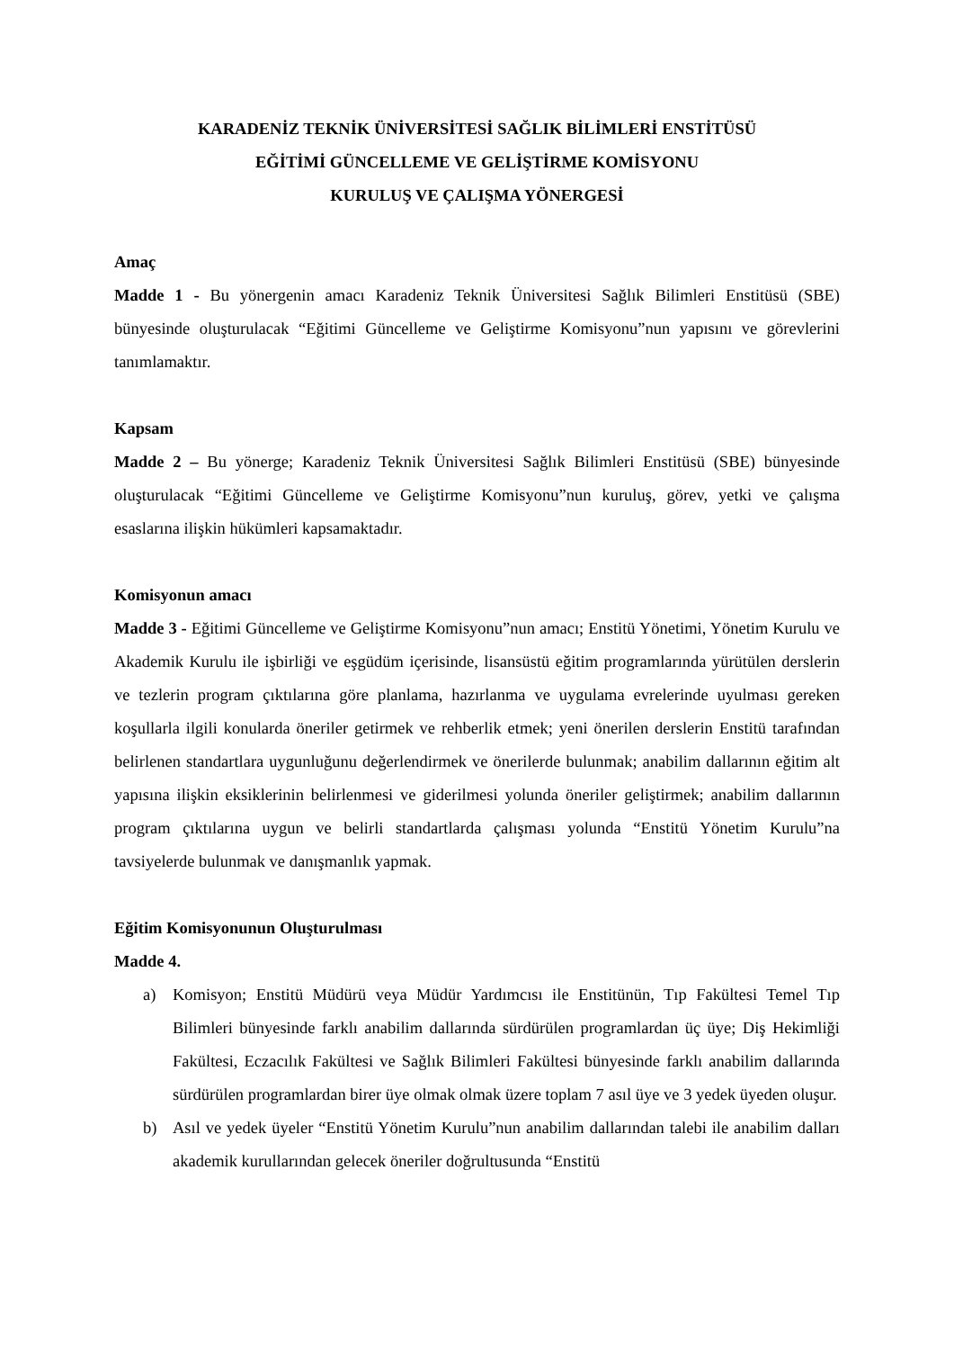KARADENİZ TEKNİK ÜNİVERSİTESİ SAĞLIK BİLİMLERİ ENSTİTÜSÜ
EĞİTİMİ GÜNCELLEME VE GELİŞTİRME KOMİSYONU
KURULUŞ VE ÇALIŞMA YÖNERGESİ
Amaç
Madde 1 - Bu yönergenin amacı Karadeniz Teknik Üniversitesi Sağlık Bilimleri Enstitüsü (SBE) bünyesinde oluşturulacak “Eğitimi Güncelleme ve Geliştirme Komisyonu”nun yapısını ve görevlerini tanımlamaktır.
Kapsam
Madde 2 – Bu yönerge; Karadeniz Teknik Üniversitesi Sağlık Bilimleri Enstitüsü (SBE) bünyesinde oluşturulacak “Eğitimi Güncelleme ve Geliştirme Komisyonu”nun kuruluş, görev, yetki ve çalışma esaslarına ilişkin hükümleri kapsamaktadır.
Komisyonun amacı
Madde 3 - Eğitimi Güncelleme ve Geliştirme Komisyonu”nun amacı; Enstitü Yönetimi, Yönetim Kurulu ve Akademik Kurulu ile işbirliği ve eşgüdüm içerisinde, lisansüstü eğitim programlarında yürütülen derslerin ve tezlerin program çıktılarına göre planlama, hazırlanma ve uygulama evrelerinde uyulması gereken koşullarla ilgili konularda öneriler getirmek ve rehberlik etmek; yeni önerilen derslerin Enstitü tarafından belirlenen standartlara uygunluğunu değerlendirmek ve önerilerde bulunmak; anabilim dallarının eğitim alt yapısına ilişkin eksiklerinin belirlenmesi ve giderilmesi yolunda öneriler geliştirmek; anabilim dallarının program çıktılarına uygun ve belirli standartlarda çalışması yolunda “Enstitü Yönetim Kurulu”na tavsiyelerde bulunmak ve danışmanlık yapmak.
Eğitim Komisyonunun Oluşturulması
Madde 4.
a) Komisyon; Enstitü Müdürü veya Müdür Yardımcısı ile Enstitünün, Tıp Fakültesi Temel Tıp Bilimleri bünyesinde farklı anabilim dallarında sürdürülen programlardan üç üye; Diş Hekimliği Fakültesi, Eczacılık Fakültesi ve Sağlık Bilimleri Fakültesi bünyesinde farklı anabilim dallarında sürdürülen programlardan birer üye olmak olmak üzere toplam 7 asıl üye ve 3 yedek üyeden oluşur.
b) Asıl ve yedek üyeler “Enstitü Yönetim Kurulu”nun anabilim dallarından talebi ile anabilim dalları akademik kurullarından gelecek öneriler doğrultusunda “Enstitü